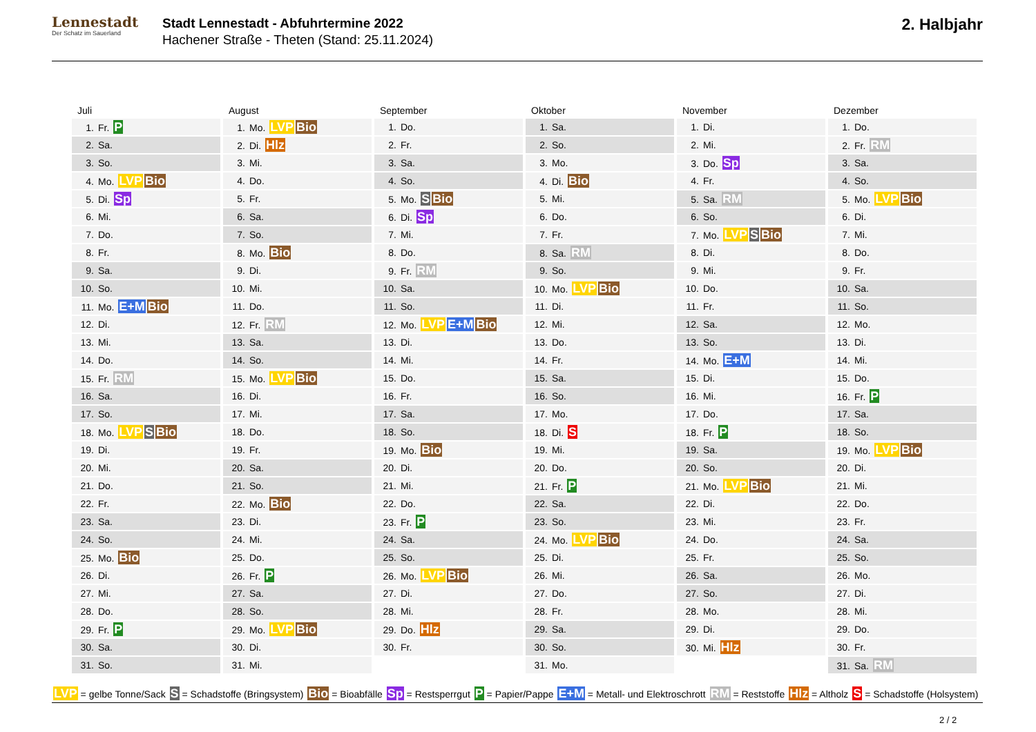Lennestadt
Der Schatz im Sauerland
Stadt Lennestadt - Abfuhrtermine 2022
Hachener Straße - Theten (Stand: 25.11.2024)
2. Halbjahr
| Juli | August | September | Oktober | November | Dezember |
| --- | --- | --- | --- | --- | --- |
| 1. Fr. P | 1. Mo. LVP Bio | 1. Do. | 1. Sa. | 1. Di. | 1. Do. |
| 2. Sa. | 2. Di. Hlz | 2. Fr. | 2. So. | 2. Mi. | 2. Fr. RM |
| 3. So. | 3. Mi. | 3. Sa. | 3. Mo. | 3. Do. Sp | 3. Sa. |
| 4. Mo. LVP Bio | 4. Do. | 4. So. | 4. Di. Bio | 4. Fr. | 4. So. |
| 5. Di. Sp | 5. Fr. | 5. Mo. S Bio | 5. Mi. | 5. Sa. RM | 5. Mo. LVP Bio |
| 6. Mi. | 6. Sa. | 6. Di. Sp | 6. Do. | 6. So. | 6. Di. |
| 7. Do. | 7. So. | 7. Mi. | 7. Fr. | 7. Mo. LVP S Bio | 7. Mi. |
| 8. Fr. | 8. Mo. Bio | 8. Do. | 8. Sa. RM | 8. Di. | 8. Do. |
| 9. Sa. | 9. Di. | 9. Fr. RM | 9. So. | 9. Mi. | 9. Fr. |
| 10. So. | 10. Mi. | 10. Sa. | 10. Mo. LVP Bio | 10. Do. | 10. Sa. |
| 11. Mo. E+M Bio | 11. Do. | 11. So. | 11. Di. | 11. Fr. | 11. So. |
| 12. Di. | 12. Fr. RM | 12. Mo. LVP E+M Bio | 12. Mi. | 12. Sa. | 12. Mo. |
| 13. Mi. | 13. Sa. | 13. Di. | 13. Do. | 13. So. | 13. Di. |
| 14. Do. | 14. So. | 14. Mi. | 14. Fr. | 14. Mo. E+M | 14. Mi. |
| 15. Fr. RM | 15. Mo. LVP Bio | 15. Do. | 15. Sa. | 15. Di. | 15. Do. |
| 16. Sa. | 16. Di. | 16. Fr. | 16. So. | 16. Mi. | 16. Fr. P |
| 17. So. | 17. Mi. | 17. Sa. | 17. Mo. | 17. Do. | 17. Sa. |
| 18. Mo. LVP S Bio | 18. Do. | 18. So. | 18. Di. S | 18. Fr. P | 18. So. |
| 19. Di. | 19. Fr. | 19. Mo. Bio | 19. Mi. | 19. Sa. | 19. Mo. LVP Bio |
| 20. Mi. | 20. Sa. | 20. Di. | 20. Do. | 20. So. | 20. Di. |
| 21. Do. | 21. So. | 21. Mi. | 21. Fr. P | 21. Mo. LVP Bio | 21. Mi. |
| 22. Fr. | 22. Mo. Bio | 22. Do. | 22. Sa. | 22. Di. | 22. Do. |
| 23. Sa. | 23. Di. | 23. Fr. P | 23. So. | 23. Mi. | 23. Fr. |
| 24. So. | 24. Mi. | 24. Sa. | 24. Mo. LVP Bio | 24. Do. | 24. Sa. |
| 25. Mo. Bio | 25. Do. | 25. So. | 25. Di. | 25. Fr. | 25. So. |
| 26. Di. | 26. Fr. P | 26. Mo. LVP Bio | 26. Mi. | 26. Sa. | 26. Mo. |
| 27. Mi. | 27. Sa. | 27. Di. | 27. Do. | 27. So. | 27. Di. |
| 28. Do. | 28. So. | 28. Mi. | 28. Fr. | 28. Mo. | 28. Mi. |
| 29. Fr. P | 29. Mo. LVP Bio | 29. Do. Hlz | 29. Sa. | 29. Di. | 29. Do. |
| 30. Sa. | 30. Di. | 30. Fr. | 30. So. | 30. Mi. Hlz | 30. Fr. |
| 31. So. | 31. Mi. | | 31. Mo. | | 31. Sa. RM |
LVP = gelbe Tonne/Sack S = Schadstoffe (Bringsystem) Bio = Bioabfälle Sp = Restsperrgut P = Papier/Pappe E+M = Metall- und Elektroschrott RM = Reststoffe Hlz = Altholz S = Schadstoffe (Holsystem)
2 / 2